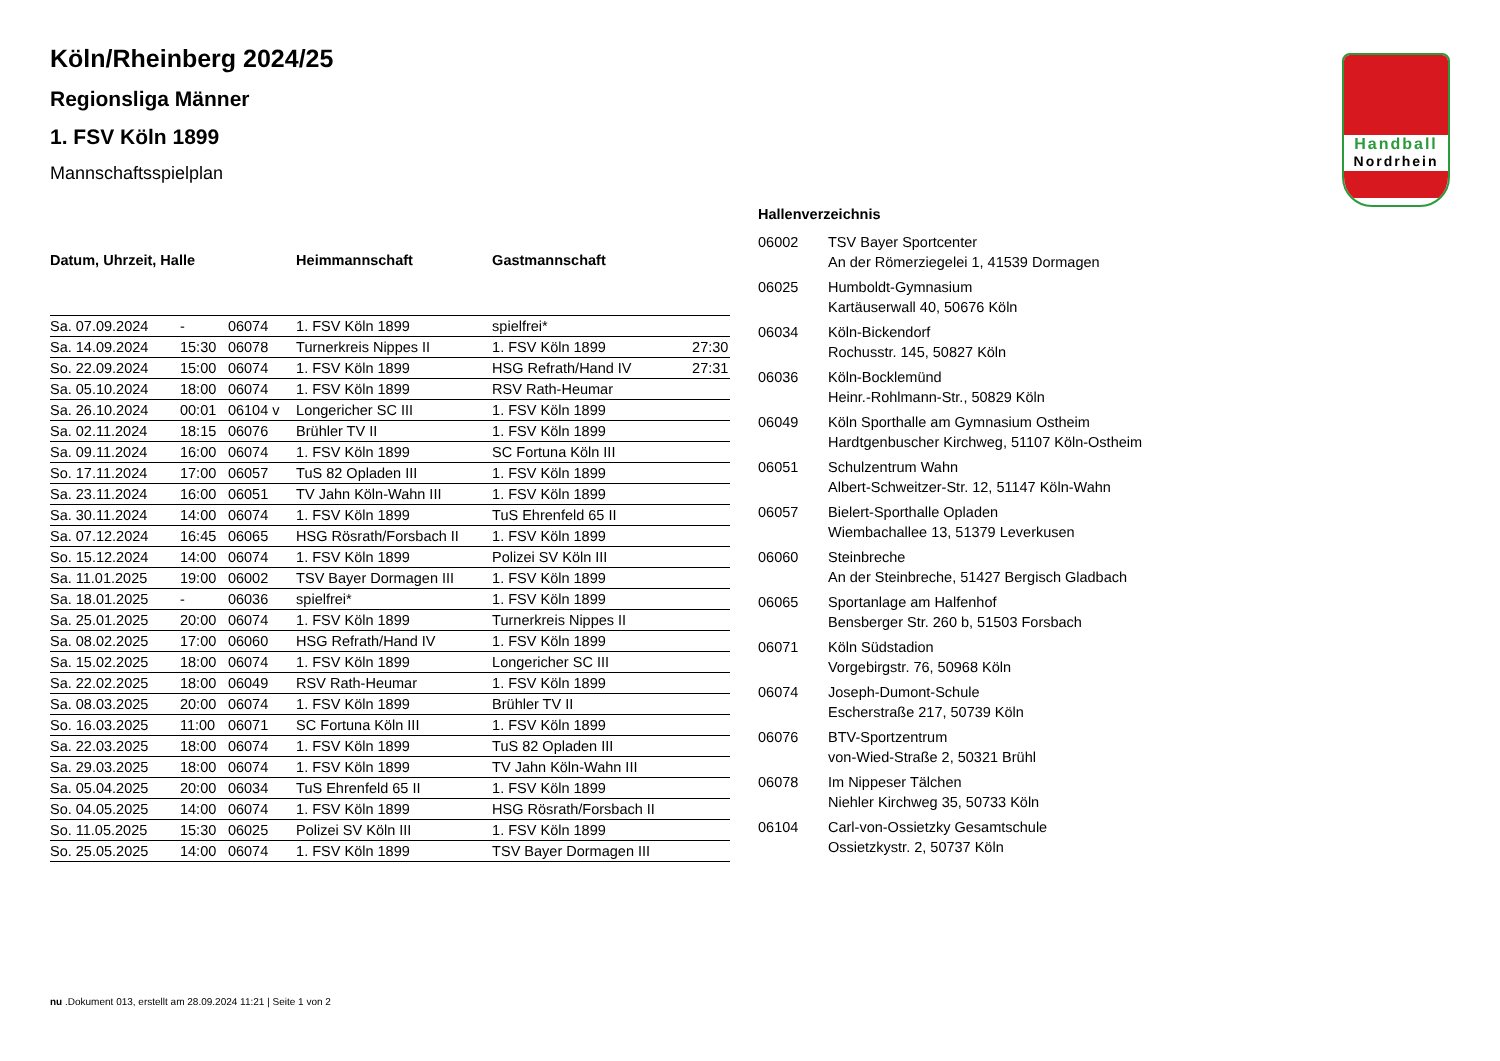Handball
Nordrhein
Köln/Rheinberg 2024/25
Regionsliga Männer
1. FSV Köln 1899
Mannschaftsspielplan
| Datum, Uhrzeit, Halle | | | Heimmannschaft | Gastmannschaft | |
| --- | --- | --- | --- | --- | --- |
| Sa. 07.09.2024 | - | 06074 | 1. FSV Köln 1899 | spielfrei* | |
| Sa. 14.09.2024 | 15:30 | 06078 | Turnerkreis Nippes II | 1. FSV Köln 1899 | 27:30 |
| So. 22.09.2024 | 15:00 | 06074 | 1. FSV Köln 1899 | HSG Refrath/Hand IV | 27:31 |
| Sa. 05.10.2024 | 18:00 | 06074 | 1. FSV Köln 1899 | RSV Rath-Heumar | |
| Sa. 26.10.2024 | 00:01 | 06104 v | Longericher SC III | 1. FSV Köln 1899 | |
| Sa. 02.11.2024 | 18:15 | 06076 | Brühler TV II | 1. FSV Köln 1899 | |
| Sa. 09.11.2024 | 16:00 | 06074 | 1. FSV Köln 1899 | SC Fortuna Köln III | |
| So. 17.11.2024 | 17:00 | 06057 | TuS 82 Opladen III | 1. FSV Köln 1899 | |
| Sa. 23.11.2024 | 16:00 | 06051 | TV Jahn Köln-Wahn III | 1. FSV Köln 1899 | |
| Sa. 30.11.2024 | 14:00 | 06074 | 1. FSV Köln 1899 | TuS Ehrenfeld 65 II | |
| Sa. 07.12.2024 | 16:45 | 06065 | HSG Rösrath/Forsbach II | 1. FSV Köln 1899 | |
| So. 15.12.2024 | 14:00 | 06074 | 1. FSV Köln 1899 | Polizei SV Köln III | |
| Sa. 11.01.2025 | 19:00 | 06002 | TSV Bayer Dormagen III | 1. FSV Köln 1899 | |
| Sa. 18.01.2025 | - | 06036 | spielfrei* | 1. FSV Köln 1899 | |
| Sa. 25.01.2025 | 20:00 | 06074 | 1. FSV Köln 1899 | Turnerkreis Nippes II | |
| Sa. 08.02.2025 | 17:00 | 06060 | HSG Refrath/Hand IV | 1. FSV Köln 1899 | |
| Sa. 15.02.2025 | 18:00 | 06074 | 1. FSV Köln 1899 | Longericher SC III | |
| Sa. 22.02.2025 | 18:00 | 06049 | RSV Rath-Heumar | 1. FSV Köln 1899 | |
| Sa. 08.03.2025 | 20:00 | 06074 | 1. FSV Köln 1899 | Brühler TV II | |
| So. 16.03.2025 | 11:00 | 06071 | SC Fortuna Köln III | 1. FSV Köln 1899 | |
| Sa. 22.03.2025 | 18:00 | 06074 | 1. FSV Köln 1899 | TuS 82 Opladen III | |
| Sa. 29.03.2025 | 18:00 | 06074 | 1. FSV Köln 1899 | TV Jahn Köln-Wahn III | |
| Sa. 05.04.2025 | 20:00 | 06034 | TuS Ehrenfeld 65 II | 1. FSV Köln 1899 | |
| So. 04.05.2025 | 14:00 | 06074 | 1. FSV Köln 1899 | HSG Rösrath/Forsbach II | |
| So. 11.05.2025 | 15:30 | 06025 | Polizei SV Köln III | 1. FSV Köln 1899 | |
| So. 25.05.2025 | 14:00 | 06074 | 1. FSV Köln 1899 | TSV Bayer Dormagen III | |
Hallenverzeichnis
| 06002 | TSV Bayer Sportcenter An der Römerziegelei 1, 41539 Dormagen |
| 06025 | Humboldt-Gymnasium Kartäuserwall 40, 50676 Köln |
| 06034 | Köln-Bickendorf Rochusstr. 145, 50827 Köln |
| 06036 | Köln-Bocklemünd Heinr.-Rohlmann-Str., 50829 Köln |
| 06049 | Köln Sporthalle am Gymnasium Ostheim Hardtgenbuscher Kirchweg, 51107 Köln-Ostheim |
| 06051 | Schulzentrum Wahn Albert-Schweitzer-Str. 12, 51147 Köln-Wahn |
| 06057 | Bielert-Sporthalle Opladen Wiembachallee 13, 51379 Leverkusen |
| 06060 | Steinbreche An der Steinbreche, 51427 Bergisch Gladbach |
| 06065 | Sportanlage am Halfenhof Bensberger Str. 260 b, 51503 Forsbach |
| 06071 | Köln Südstadion Vorgebirgstr. 76, 50968 Köln |
| 06074 | Joseph-Dumont-Schule Escherstraße 217, 50739 Köln |
| 06076 | BTV-Sportzentrum von-Wied-Straße 2, 50321 Brühl |
| 06078 | Im Nippeser Tälchen Niehler Kirchweg 35, 50733 Köln |
| 06104 | Carl-von-Ossietzky Gesamtschule Ossietzkystr. 2, 50737 Köln |
nu .Dokument 013, erstellt am 28.09.2024 11:21 | Seite 1 von 2